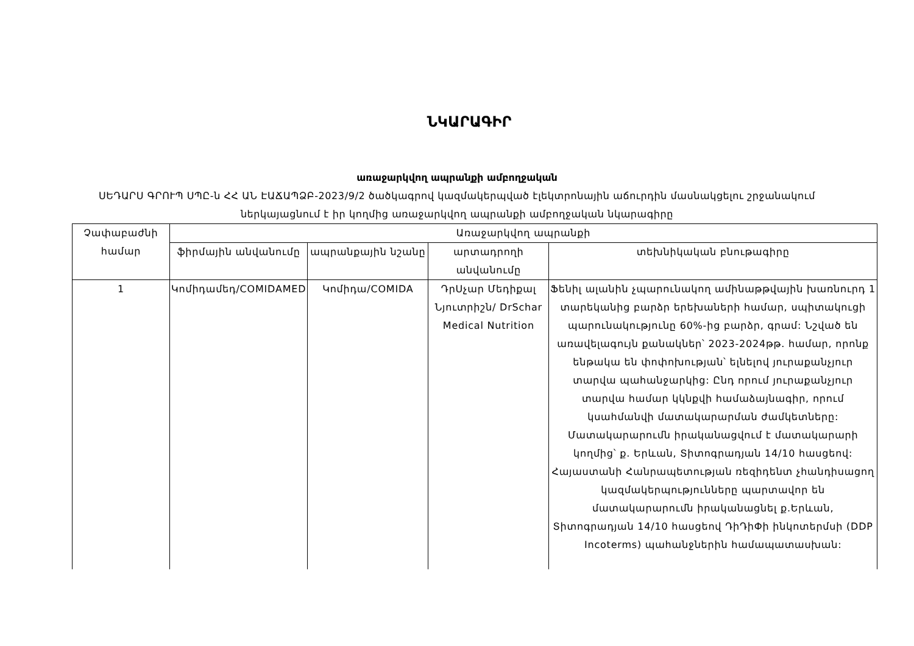ՆԿԱՐԱԳԻՐ
առաջարկվող ապրանքի ամբողջական
ՍԵԴԱՐՍ ԳՐՈՒՊ ՍՊԸ-ն ՀՀ ԱՆ ԷԱՃԱՊՁԲ-2023/9/2 ծածկագրով կազմակերպված էլեկտրոնային աճուրդին մասնակցելու շրջանակում ներկայացնում է իր կողմից առաջարկվող ապրանքի ամբողջական նկարագիրը
| Չափաբաժնի համար | Առաջարկվող ապրանքի | | | |
| --- | --- | --- | --- | --- |
| | ֆիրմային անվանումը | ապրանքային նշանը | արտադրողի անվանումը | տեխնիկական բնութագիրը |
| 1 | Կոմիդամեդ/COMIDAMED | Կոմիդա/COMIDA | ԴրՍչար Մեդիքալ Նյուտրիշն/ DrSchar Medical Nutrition | Ֆենիլ ալանին չպարունակող ամինաթթվային խառնուրդ 1 տարեկանից բարձր երեխաների համար, սպիտակուցի պարունակությունը 60%-ից բարձր, գրամ: Նշված են առավելագույն քանակներ՝ 2023-2024թթ. համար, որոնք ենթակա են փոփոխության՝ ելնելով յուրաքանչյուր տարվա պահանջարկից: Ընդ որում յուրաքանչյուր տարվա համար կկնքվի համաձայնագիր, որում կսահմանվի մատակարարման ժամկետները: Մատակարարումն իրականացվում է մատակարարի կողմից՝ ք. Երևան, Տիտոգրադյան 14/10 հասցեով: Հայաստանի Հանրապետության ռեզիդենտ չհանդիսացող կազմակերպությունները պարտավոր են մատակարարումն իրականացնել ք.Երևան, Տիտոգրադյան 14/10 հասցեով ԴիԴիՓի ինկոտերմսի (DDP Incoterms) պահանջներին համապատասխան: |